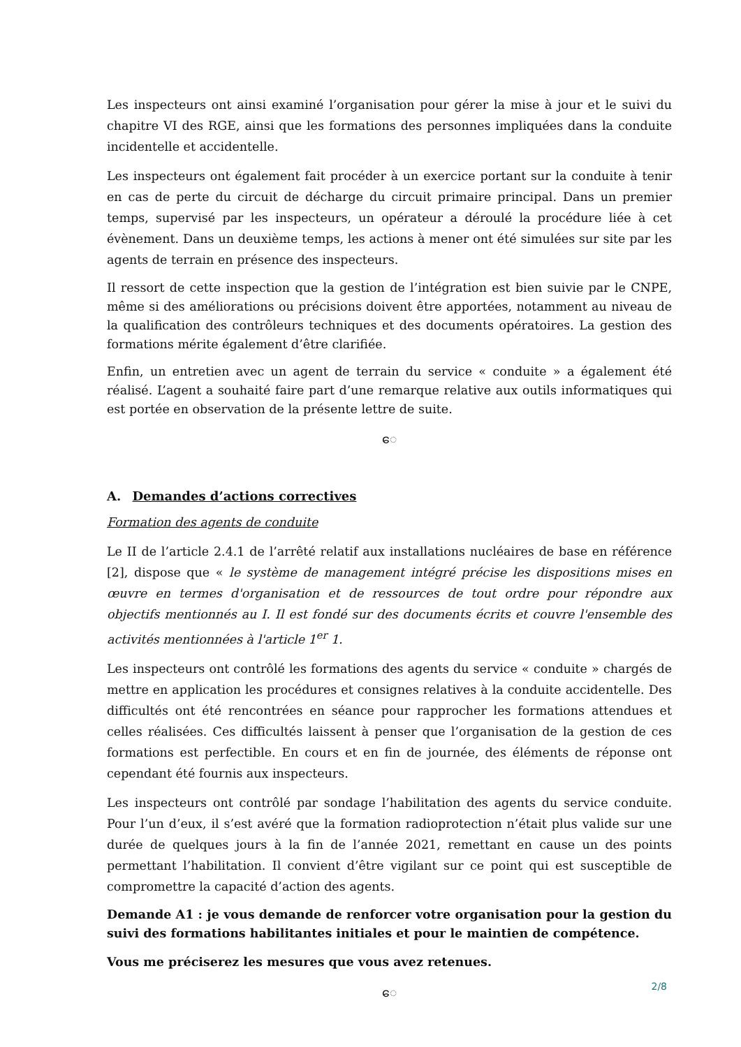Les inspecteurs ont ainsi examiné l’organisation pour gérer la mise à jour et le suivi du chapitre VI des RGE, ainsi que les formations des personnes impliquées dans la conduite incidentelle et accidentelle.
Les inspecteurs ont également fait procéder à un exercice portant sur la conduite à tenir en cas de perte du circuit de décharge du circuit primaire principal. Dans un premier temps, supervisé par les inspecteurs, un opérateur a déroulé la procédure liée à cet évènement. Dans un deuxième temps, les actions à mener ont été simulées sur site par les agents de terrain en présence des inspecteurs.
Il ressort de cette inspection que la gestion de l’intégration est bien suivie par le CNPE, même si des améliorations ou précisions doivent être apportées, notamment au niveau de la qualification des contrôleurs techniques et des documents opératoires. La gestion des formations mérite également d’être clarifiée.
Enfin, un entretien avec un agent de terrain du service « conduite » a également été réalisé. L’agent a souhaité faire part d’une remarque relative aux outils informatiques qui est portée en observation de la présente lettre de suite.
ေ
A. Demandes d’actions correctives
Formation des agents de conduite
Le II de l’article 2.4.1 de l’arrêté relatif aux installations nucléaires de base en référence [2], dispose que « le système de management intégré précise les dispositions mises en œuvre en termes d'organisation et de ressources de tout ordre pour répondre aux objectifs mentionnés au I. Il est fondé sur des documents écrits et couvre l'ensemble des activités mentionnées à l'article 1<sup>er</sup> 1.
Les inspecteurs ont contrôlé les formations des agents du service « conduite » chargés de mettre en application les procédures et consignes relatives à la conduite accidentelle. Des difficultés ont été rencontrées en séance pour rapprocher les formations attendues et celles réalisées. Ces difficultés laissent à penser que l’organisation de la gestion de ces formations est perfectible. En cours et en fin de journée, des éléments de réponse ont cependant été fournis aux inspecteurs.
Les inspecteurs ont contrôlé par sondage l’habilitation des agents du service conduite. Pour l’un d’eux, il s’est avéré que la formation radioprotection n’était plus valide sur une durée de quelques jours à la fin de l’année 2021, remettant en cause un des points permettant l’habilitation. Il convient d’être vigilant sur ce point qui est susceptible de compromettre la capacité d’action des agents.
Demande A1 : je vous demande de renforcer votre organisation pour la gestion du suivi des formations habilitantes initiales et pour le maintien de compétence.
Vous me préciserez les mesures que vous avez retenues.
ေ
2/8